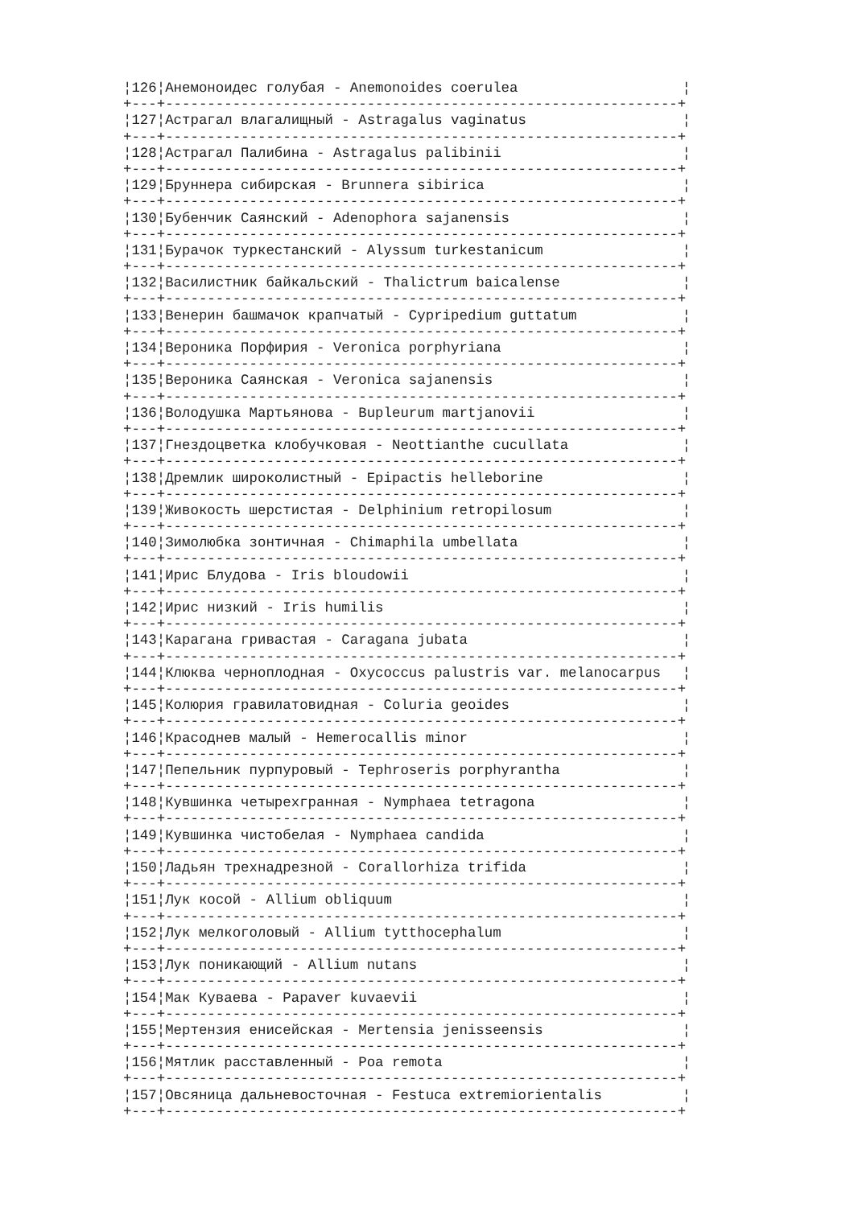¦126¦Анемоноидес голубая - Anemonoides coerulea ¦
+---+-------------------------------------------------------------+
¦127¦Астрагал влагалищный - Astragalus vaginatus ¦
+---+-------------------------------------------------------------+
¦128¦Астрагал Палибина - Astragalus palibinii ¦
+---+-------------------------------------------------------------+
¦129¦Бруннера сибирская - Brunnera sibirica ¦
+---+-------------------------------------------------------------+
¦130¦Бубенчик Саянский - Adenophora sajanensis ¦
+---+-------------------------------------------------------------+
¦131¦Бурачок туркестанский - Alyssum turkestanicum ¦
+---+-------------------------------------------------------------+
¦132¦Василистник байкальский - Thalictrum baicalense ¦
+---+-------------------------------------------------------------+
¦133¦Венерин башмачок крапчатый - Cypripedium guttatum ¦
+---+-------------------------------------------------------------+
¦134¦Вероника Порфирия - Veronica porphyriana ¦
+---+-------------------------------------------------------------+
¦135¦Вероника Саянская - Veronica sajanensis ¦
+---+-------------------------------------------------------------+
¦136¦Володушка Мартьянова - Bupleurum martjanovii ¦
+---+-------------------------------------------------------------+
¦137¦Гнездоцветка клобучковая - Neottianthe cucullata ¦
+---+-------------------------------------------------------------+
¦138¦Дремлик широколистный - Epipactis helleborine ¦
+---+-------------------------------------------------------------+
¦139¦Живокость шерстистая - Delphinium retropilosum ¦
+---+-------------------------------------------------------------+
¦140¦Зимолюбка зонтичная - Chimaphila umbellata ¦
+---+-------------------------------------------------------------+
¦141¦Ирис Блудова - Iris bloudowii ¦
+---+-------------------------------------------------------------+
¦142¦Ирис низкий - Iris humilis ¦
+---+-------------------------------------------------------------+
¦143¦Карагана гривастая - Caragana jubata ¦
+---+-------------------------------------------------------------+
¦144¦Клюква черноплодная - Oxycoccus palustris var. melanocarpus ¦
+---+-------------------------------------------------------------+
¦145¦Колюрия гравилатовидная - Coluria geoides ¦
+---+-------------------------------------------------------------+
¦146¦Красоднев малый - Hemerocallis minor ¦
+---+-------------------------------------------------------------+
¦147¦Пепельник пурпуровый - Tephroseris porphyrantha ¦
+---+-------------------------------------------------------------+
¦148¦Кувшинка четырехгранная - Nymphaea tetragona ¦
+---+-------------------------------------------------------------+
¦149¦Кувшинка чистобелая - Nymphaea candida ¦
+---+-------------------------------------------------------------+
¦150¦Ладьян трехнадрезной - Corallorhiza trifida ¦
+---+-------------------------------------------------------------+
¦151¦Лук косой - Allium obliquum ¦
+---+-------------------------------------------------------------+
¦152¦Лук мелкоголовый - Allium tytthocephalum ¦
+---+-------------------------------------------------------------+
¦153¦Лук поникающий - Allium nutans ¦
+---+-------------------------------------------------------------+
¦154¦Мак Куваева - Papaver kuvaevii ¦
+---+-------------------------------------------------------------+
¦155¦Мертензия енисейская - Mertensia jenisseensis ¦
+---+-------------------------------------------------------------+
¦156¦Мятлик расставленный - Poa remota ¦
+---+-------------------------------------------------------------+
¦157¦Овсяница дальневосточная - Festuca extremiorientalis ¦
+---+-------------------------------------------------------------+